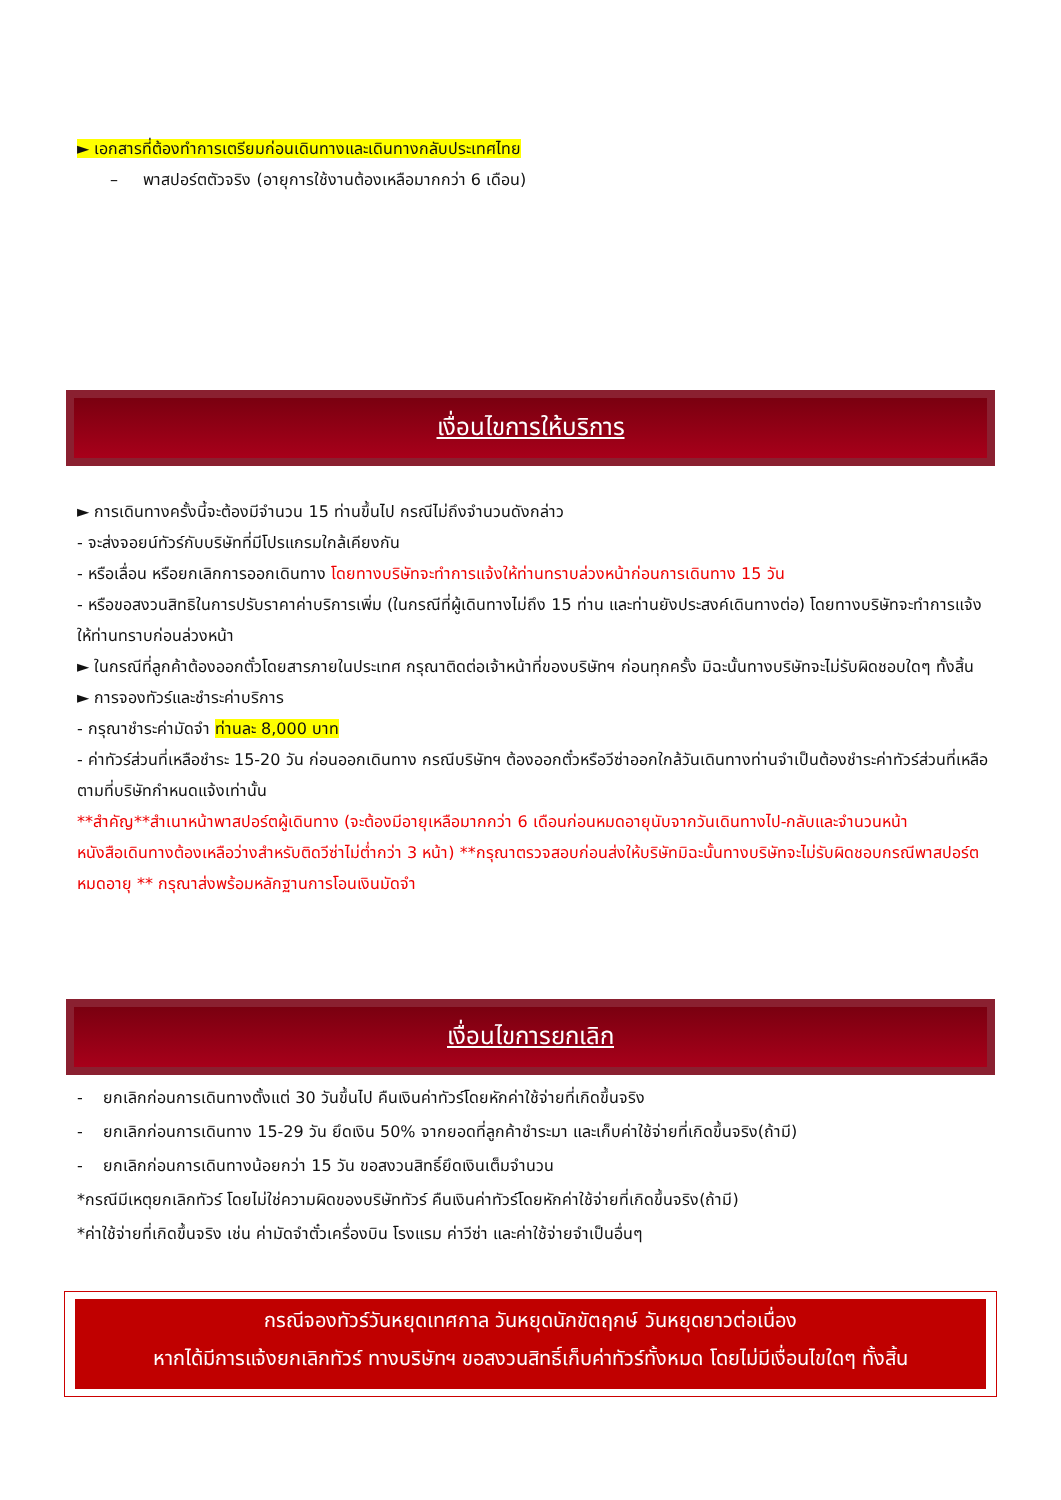► เอกสารที่ต้องทำการเตรียมก่อนเดินทางและเดินทางกลับประเทศไทย
– พาสปอร์ตตัวจริง (อายุการใช้งานต้องเหลือมากกว่า 6 เดือน)
เงื่อนไขการให้บริการ
► การเดินทางครั้งนี้จะต้องมีจำนวน 15 ท่านขึ้นไป กรณีไม่ถึงจำนวนดังกล่าว
- จะส่งจอยน์ทัวร์กับบริษัทที่มีโปรแกรมใกล้เคียงกัน
- หรือเลื่อน หรือยกเลิกการออกเดินทาง โดยทางบริษัทจะทำการแจ้งให้ท่านทราบล่วงหน้าก่อนการเดินทาง 15 วัน
- หรือขอสงวนสิทธิในการปรับราคาค่าบริการเพิ่ม (ในกรณีที่ผู้เดินทางไม่ถึง 15 ท่าน และท่านยังประสงค์เดินทางต่อ) โดยทางบริษัทจะทำการแจ้งให้ท่านทราบก่อนล่วงหน้า
► ในกรณีที่ลูกค้าต้องออกตั๋วโดยสารภายในประเทศ กรุณาติดต่อเจ้าหน้าที่ของบริษัทฯ ก่อนทุกครั้ง มิฉะนั้นทางบริษัทจะไม่รับผิดชอบใดๆ ทั้งสิ้น
► การจองทัวร์และชำระค่าบริการ
- กรุณาชำระค่ามัดจำ ท่านละ 8,000 บาท
- ค่าทัวร์ส่วนที่เหลือชำระ 15-20 วัน ก่อนออกเดินทาง กรณีบริษัทฯ ต้องออกตั๋วหรือวีซ่าออกใกล้วันเดินทางท่านจำเป็นต้องชำระค่าทัวร์ส่วนที่เหลือตามที่บริษัทกำหนดแจ้งเท่านั้น
**สำคัญ**สำเนาหน้าพาสปอร์ตผู้เดินทาง (จะต้องมีอายุเหลือมากกว่า 6 เดือนก่อนหมดอายุนับจากวันเดินทางไป-กลับและจำนวนหน้าหนังสือเดินทางต้องเหลือว่างสำหรับติดวีซ่าไม่ต่ำกว่า 3 หน้า) **กรุณาตรวจสอบก่อนส่งให้บริษัทมิฉะนั้นทางบริษัทจะไม่รับผิดชอบกรณีพาสปอร์ตหมดอายุ ** กรุณาส่งพร้อมหลักฐานการโอนเงินมัดจำ
เงื่อนไขการยกเลิก
- ยกเลิกก่อนการเดินทางตั้งแต่ 30 วันขึ้นไป คืนเงินค่าทัวร์โดยหักค่าใช้จ่ายที่เกิดขึ้นจริง
- ยกเลิกก่อนการเดินทาง 15-29 วัน ยึดเงิน 50% จากยอดที่ลูกค้าชำระมา และเก็บค่าใช้จ่ายที่เกิดขึ้นจริง(ถ้ามี)
- ยกเลิกก่อนการเดินทางน้อยกว่า 15 วัน ขอสงวนสิทธิ์ยึดเงินเต็มจำนวน
*กรณีมีเหตุยกเลิกทัวร์ โดยไม่ใช่ความผิดของบริษัททัวร์ คืนเงินค่าทัวร์โดยหักค่าใช้จ่ายที่เกิดขึ้นจริง(ถ้ามี)
*ค่าใช้จ่ายที่เกิดขึ้นจริง เช่น ค่ามัดจำตั๋วเครื่องบิน โรงแรม ค่าวีซ่า และค่าใช้จ่ายจำเป็นอื่นๆ
กรณีจองทัวร์วันหยุดเทศกาล วันหยุดนักขัตฤกษ์ วันหยุดยาวต่อเนื่อง
หากได้มีการแจ้งยกเลิกทัวร์ ทางบริษัทฯ ขอสงวนสิทธิ์เก็บค่าทัวร์ทั้งหมด โดยไม่มีเงื่อนไขใดๆ ทั้งสิ้น